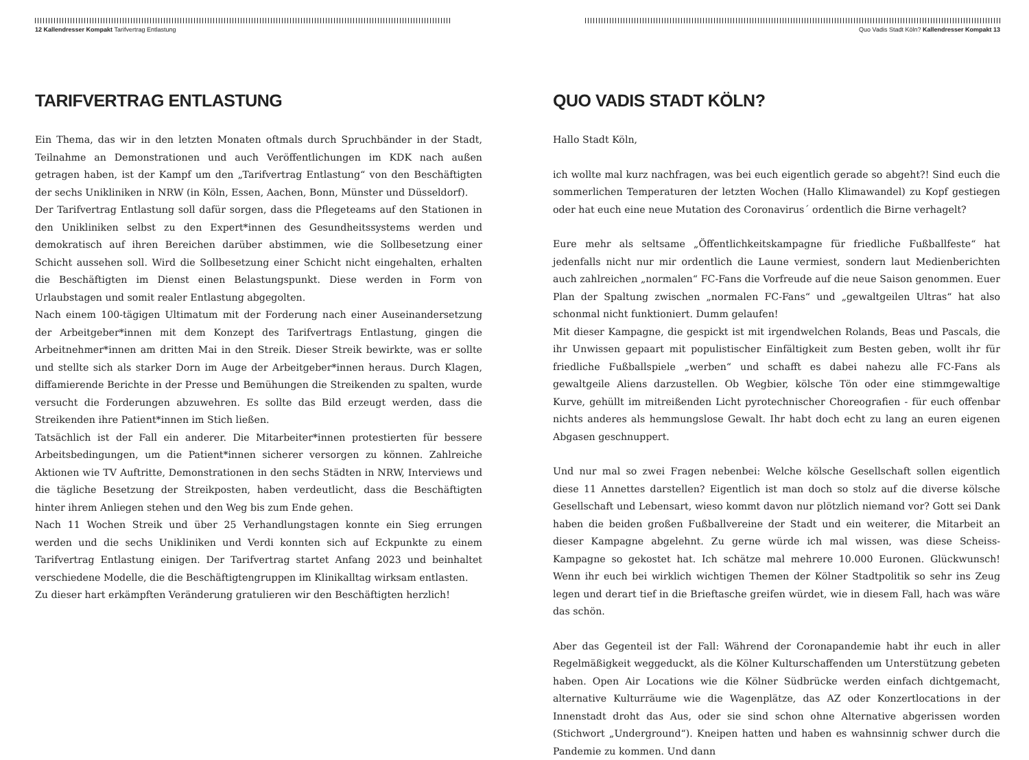12 Kallendresser Kompakt Tarifvertrag Entlastung
TARIFVERTRAG ENTLASTUNG
Ein Thema, das wir in den letzten Monaten oftmals durch Spruchbänder in der Stadt, Teilnahme an Demonstrationen und auch Veröffentlichungen im KDK nach außen getragen haben, ist der Kampf um den „Tarifvertrag Entlastung“ von den Beschäftigten der sechs Unikliniken in NRW (in Köln, Essen, Aachen, Bonn, Münster und Düsseldorf).
Der Tarifvertrag Entlastung soll dafür sorgen, dass die Pflegeteams auf den Stationen in den Unikliniken selbst zu den Expert*innen des Gesundheitssystems werden und demokratisch auf ihren Bereichen darüber abstimmen, wie die Sollbesetzung einer Schicht aussehen soll. Wird die Sollbesetzung einer Schicht nicht eingehalten, erhalten die Beschäftigten im Dienst einen Belastungspunkt. Diese werden in Form von Urlaubstagen und somit realer Entlastung abgegolten.
Nach einem 100-tägigen Ultimatum mit der Forderung nach einer Auseinandersetzung der Arbeitgeber*innen mit dem Konzept des Tarifvertrags Entlastung, gingen die Arbeitnehmer*innen am dritten Mai in den Streik. Dieser Streik bewirkte, was er sollte und stellte sich als starker Dorn im Auge der Arbeitgeber*innen heraus. Durch Klagen, diffamierende Berichte in der Presse und Bemühungen die Streikenden zu spalten, wurde versucht die Forderungen abzuwehren. Es sollte das Bild erzeugt werden, dass die Streikenden ihre Patient*innen im Stich ließen.
Tatsächlich ist der Fall ein anderer. Die Mitarbeiter*innen protestierten für bessere Arbeitsbedingungen, um die Patient*innen sicherer versorgen zu können. Zahlreiche Aktionen wie TV Auftritte, Demonstrationen in den sechs Städten in NRW, Interviews und die tägliche Besetzung der Streikposten, haben verdeutlicht, dass die Beschäftigten hinter ihrem Anliegen stehen und den Weg bis zum Ende gehen.
Nach 11 Wochen Streik und über 25 Verhandlungstagen konnte ein Sieg errungen werden und die sechs Unikliniken und Verdi konnten sich auf Eckpunkte zu einem Tarifvertrag Entlastung einigen. Der Tarifvertrag startet Anfang 2023 und beinhaltet verschiedene Modelle, die die Beschäftigtengruppen im Klinikalltag wirksam entlasten.
Zu dieser hart erkämpften Veränderung gratulieren wir den Beschäftigten herzlich!
Quo Vadis Stadt Köln? Kallendresser Kompakt 13
QUO VADIS STADT KÖLN?
Hallo Stadt Köln,
ich wollte mal kurz nachfragen, was bei euch eigentlich gerade so abgeht?! Sind euch die sommerlichen Temperaturen der letzten Wochen (Hallo Klimawandel) zu Kopf gestiegen oder hat euch eine neue Mutation des Coronavirus´ ordentlich die Birne verhagelt?
Eure mehr als seltsame „Öffentlichkeitskampagne für friedliche Fußballfeste“ hat jedenfalls nicht nur mir ordentlich die Laune vermiest, sondern laut Medienberichten auch zahlreichen „normalen“ FC-Fans die Vorfreude auf die neue Saison genommen. Euer Plan der Spaltung zwischen „normalen FC-Fans“ und „gewaltgeilen Ultras“ hat also schonmal nicht funktioniert. Dumm gelaufen!
Mit dieser Kampagne, die gespickt ist mit irgendwelchen Rolands, Beas und Pascals, die ihr Unwissen gepaart mit populistischer Einfältigkeit zum Besten geben, wollt ihr für friedliche Fußballspiele „werben“ und schafft es dabei nahezu alle FC-Fans als gewaltgeile Aliens darzustellen. Ob Wegbier, kölsche Tön oder eine stimmgewaltige Kurve, gehüllt im mitreißenden Licht pyrotechnischer Choreografien - für euch offenbar nichts anderes als hemmungslose Gewalt. Ihr habt doch echt zu lang an euren eigenen Abgasen geschnuppert.
Und nur mal so zwei Fragen nebenbei: Welche kölsche Gesellschaft sollen eigentlich diese 11 Annettes darstellen? Eigentlich ist man doch so stolz auf die diverse kölsche Gesellschaft und Lebensart, wieso kommt davon nur plötzlich niemand vor? Gott sei Dank haben die beiden großen Fußballvereine der Stadt und ein weiterer, die Mitarbeit an dieser Kampagne abgelehnt. Zu gerne würde ich mal wissen, was diese Scheiss-Kampagne so gekostet hat. Ich schätze mal mehrere 10.000 Euronen. Glückwunsch! Wenn ihr euch bei wirklich wichtigen Themen der Kölner Stadtpolitik so sehr ins Zeug legen und derart tief in die Brieftasche greifen würdet, wie in diesem Fall, hach was wäre das schön.
Aber das Gegenteil ist der Fall: Während der Coronapandemie habt ihr euch in aller Regelmäßigkeit weggeduckt, als die Kölner Kulturschaffenden um Unterstützung gebeten haben. Open Air Locations wie die Kölner Südbrücke werden einfach dichtgemacht, alternative Kulturräume wie die Wagenplätze, das AZ oder Konzertlocations in der Innenstadt droht das Aus, oder sie sind schon ohne Alternative abgerissen worden (Stichwort „Underground“). Kneipen hatten und haben es wahnsinnig schwer durch die Pandemie zu kommen. Und dann